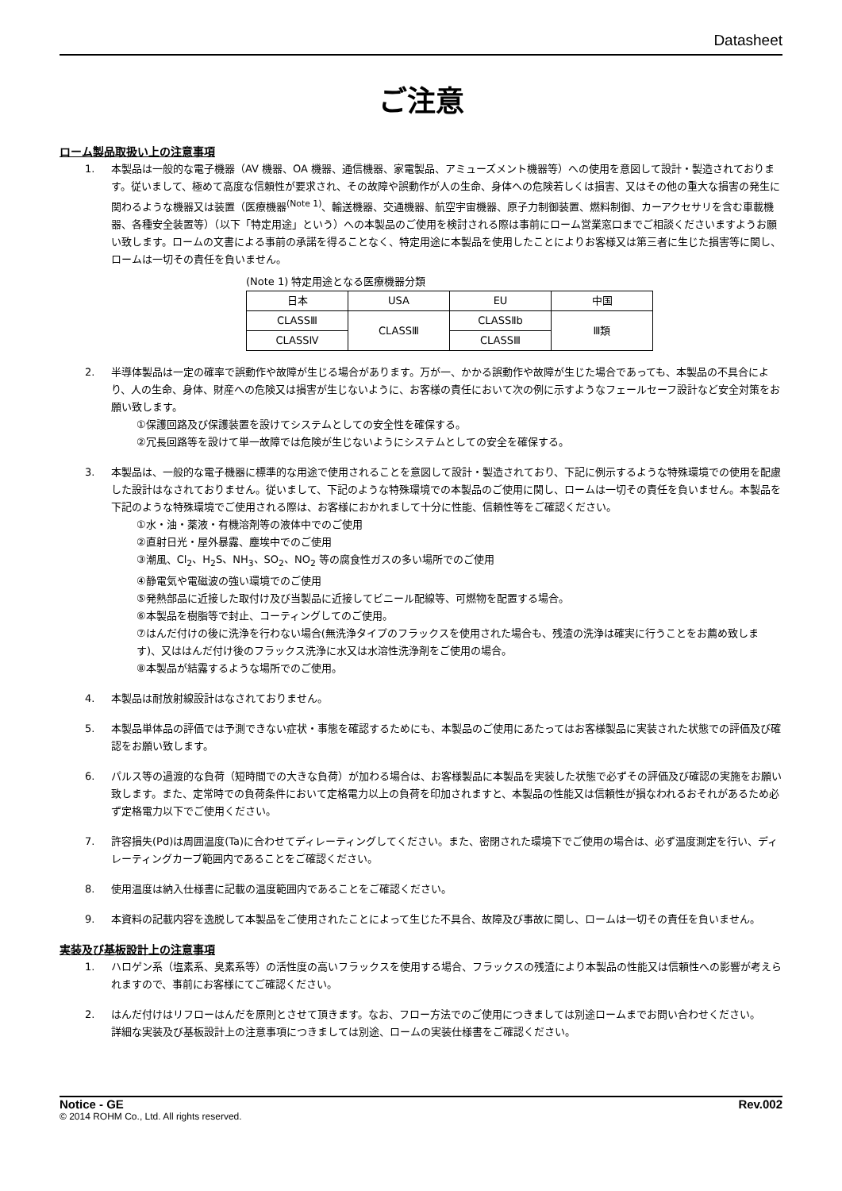Datasheet
ご注意
ローム製品取扱い上の注意事項
1. 本製品は一般的な電子機器（AV 機器、OA 機器、通信機器、家電製品、アミューズメント機器等）への使用を意図して設計・製造されております。従いまして、極めて高度な信頼性が要求され、その故障や誤動作が人の生命、身体への危険若しくは損害、又はその他の重大な損害の発生に関わるような機器又は装置（医療機器<sup>(Note 1)</sup>、輸送機器、交通機器、航空宇宙機器、原子力制御装置、燃料制御、カーアクセサリを含む車載機器、各種安全装置等）（以下「特定用途」という）への本製品のご使用を検討される際は事前にローム営業窓口までご相談くださいますようお願い致します。ロームの文書による事前の承諾を得ることなく、特定用途に本製品を使用したことによりお客様又は第三者に生じた損害等に関し、ロームは一切その責任を負いません。
(Note 1) 特定用途となる医療機器分類
| 日本 | USA | EU | 中国 |
| CLASSⅢ | CLASSⅢ | CLASSⅡb | Ⅲ類 |
| CLASSⅣ | | CLASSⅢ | |
2. 半導体製品は一定の確率で誤動作や故障が生じる場合があります。万が一、かかる誤動作や故障が生じた場合であっても、本製品の不具合により、人の生命、身体、財産への危険又は損害が生じないように、お客様の責任において次の例に示すようなフェールセーフ設計など安全対策をお願い致します。
①保護回路及び保護装置を設けてシステムとしての安全性を確保する。
②冗長回路等を設けて単一故障では危険が生じないようにシステムとしての安全を確保する。
3. 本製品は、一般的な電子機器に標準的な用途で使用されることを意図して設計・製造されており、下記に例示するような特殊環境での使用を配慮した設計はなされておりません。従いまして、下記のような特殊環境での本製品のご使用に関し、ロームは一切その責任を負いません。本製品を下記のような特殊環境でご使用される際は、お客様におかれまして十分に性能、信頼性等をご確認ください。
①水・油・薬液・有機溶剤等の液体中でのご使用
②直射日光・屋外暴露、塵埃中でのご使用
③潮風、Cl<sub>2</sub>、H<sub>2</sub>S、NH<sub>3</sub>、SO<sub>2</sub>、NO<sub>2</sub> 等の腐食性ガスの多い場所でのご使用
④静電気や電磁波の強い環境でのご使用
⑤発熱部品に近接した取付け及び当製品に近接してビニール配線等、可燃物を配置する場合。
⑥本製品を樹脂等で封止、コーティングしてのご使用。
⑦はんだ付けの後に洗浄を行わない場合(無洗浄タイプのフラックスを使用された場合も、残渣の洗浄は確実に行うことをお薦め致します)、又ははんだ付け後のフラックス洗浄に水又は水溶性洗浄剤をご使用の場合。
⑧本製品が結露するような場所でのご使用。
4. 本製品は耐放射線設計はなされておりません。
5. 本製品単体品の評価では予測できない症状・事態を確認するためにも、本製品のご使用にあたってはお客様製品に実装された状態での評価及び確認をお願い致します。
6. パルス等の過渡的な負荷（短時間での大きな負荷）が加わる場合は、お客様製品に本製品を実装した状態で必ずその評価及び確認の実施をお願い致します。また、定常時での負荷条件において定格電力以上の負荷を印加されますと、本製品の性能又は信頼性が損なわれるおそれがあるため必ず定格電力以下でご使用ください。
7. 許容損失(Pd)は周囲温度(Ta)に合わせてディレーティングしてください。また、密閉された環境下でご使用の場合は、必ず温度測定を行い、ディレーティングカーブ範囲内であることをご確認ください。
8. 使用温度は納入仕様書に記載の温度範囲内であることをご確認ください。
9. 本資料の記載内容を逸脱して本製品をご使用されたことによって生じた不具合、故障及び事故に関し、ロームは一切その責任を負いません。
実装及び基板設計上の注意事項
1. ハロゲン系（塩素系、臭素系等）の活性度の高いフラックスを使用する場合、フラックスの残渣により本製品の性能又は信頼性への影響が考えられますので、事前にお客様にてご確認ください。
2. はんだ付けはリフローはんだを原則とさせて頂きます。なお、フロー方法でのご使用につきましては別途ロームまでお問い合わせください。
詳細な実装及び基板設計上の注意事項につきましては別途、ロームの実装仕様書をご確認ください。
Notice - GE Rev.002
© 2014 ROHM Co., Ltd. All rights reserved.